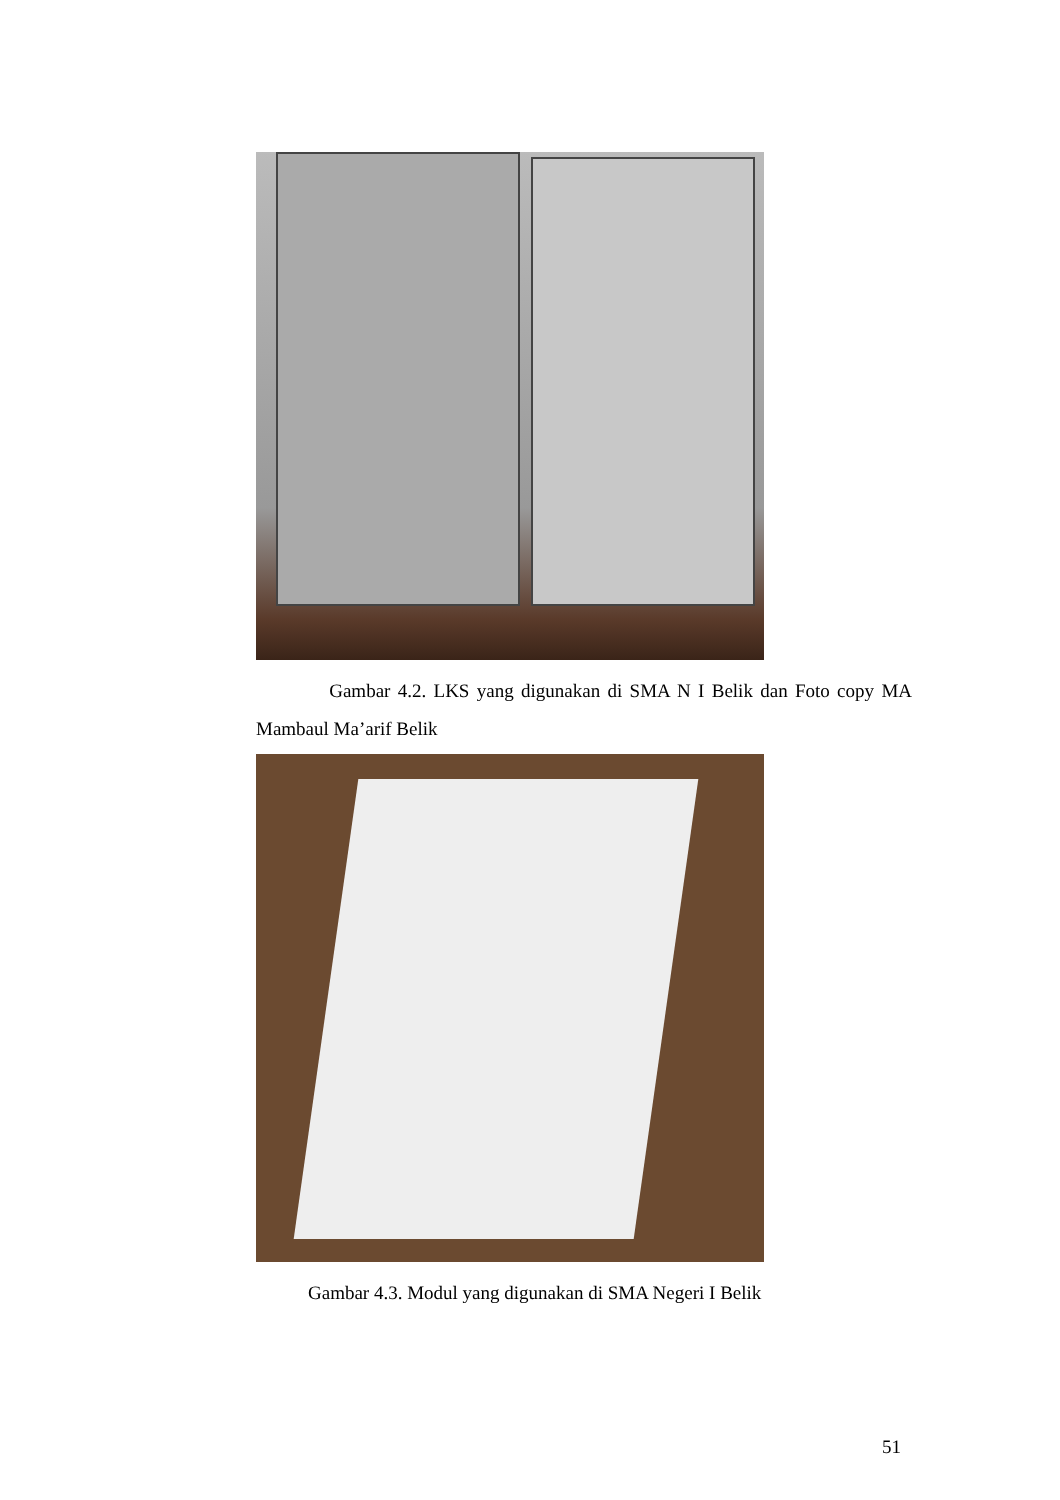Gambar 4.2. LKS yang digunakan di SMA N I Belik dan Foto copy MA Mambaul Ma’arif Belik
Gambar 4.3. Modul yang digunakan di SMA Negeri I Belik
51